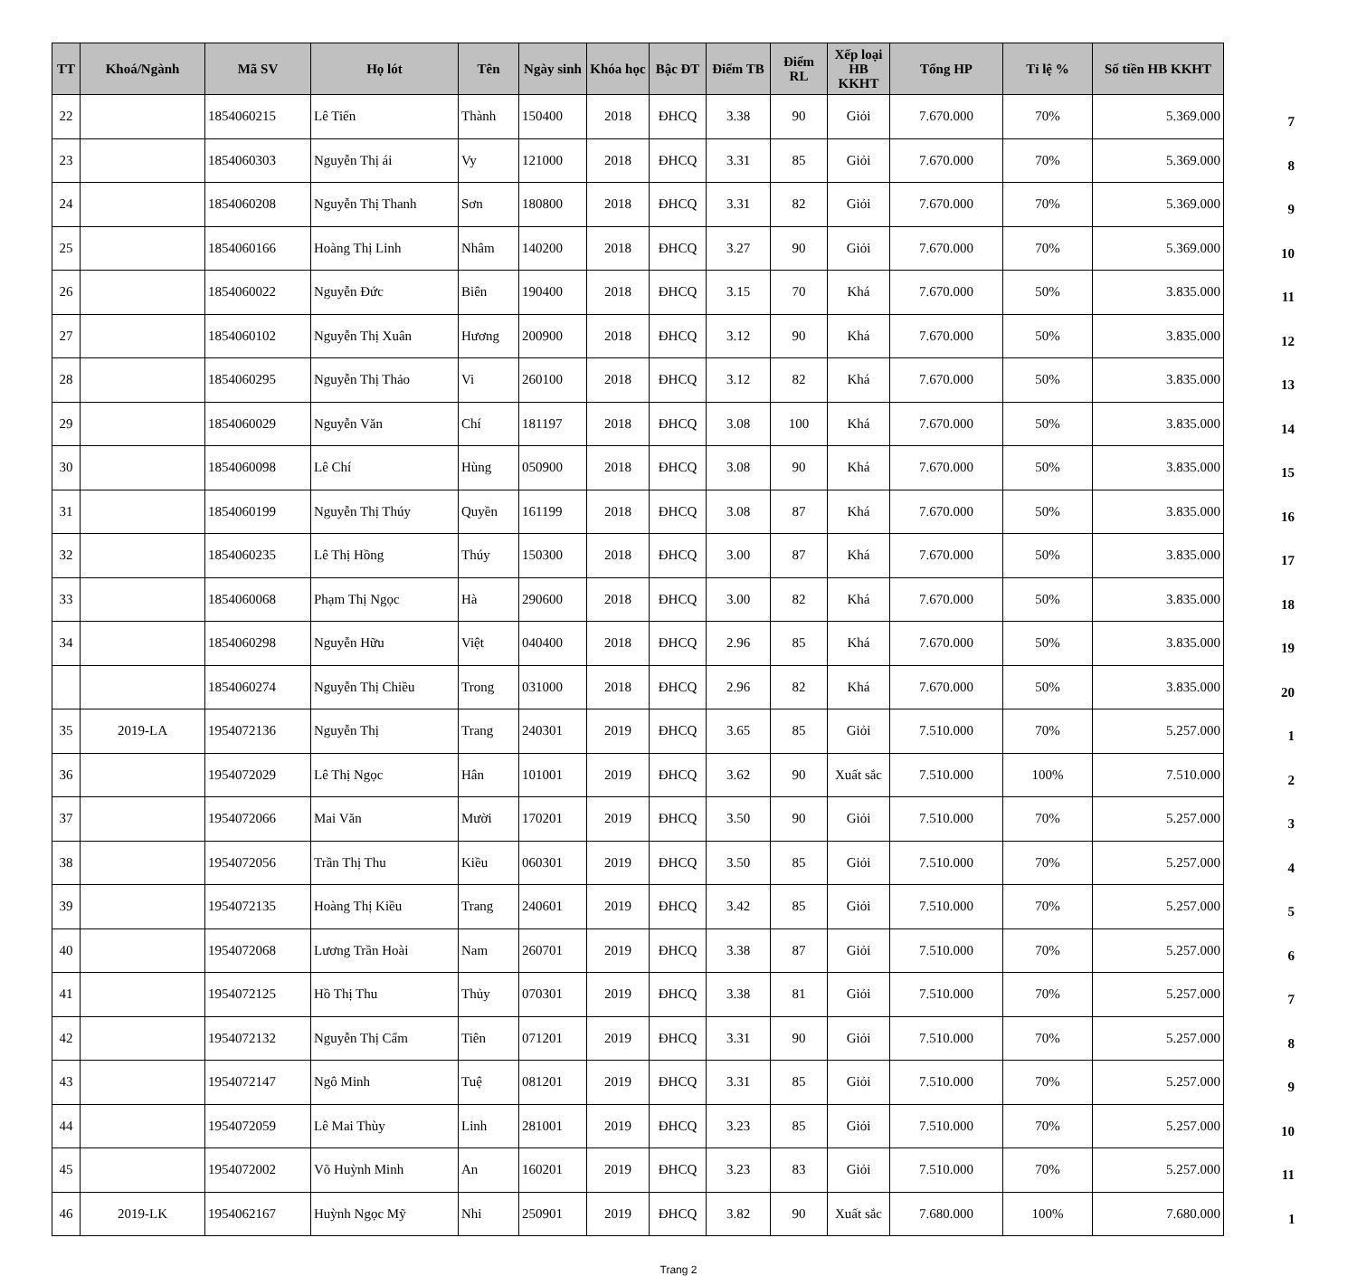| TT | Khoá/Ngành | Mã SV | Họ lót | Tên | Ngày sinh | Khóa học | Bậc ĐT | Điểm TB | Điểm RL | Xếp loại HB KKHT | Tổng HP | Tỉ lệ % | Số tiền HB KKHT | |
| --- | --- | --- | --- | --- | --- | --- | --- | --- | --- | --- | --- | --- | --- | --- |
| 22 | | 1854060215 | Lê Tiến | Thành | 150400 | 2018 | ĐHCQ | 3.38 | 90 | Giỏi | 7.670.000 | 70% | 5.369.000 | 7 |
| 23 | | 1854060303 | Nguyễn Thị ái | Vy | 121000 | 2018 | ĐHCQ | 3.31 | 85 | Giỏi | 7.670.000 | 70% | 5.369.000 | 8 |
| 24 | | 1854060208 | Nguyễn Thị Thanh | Sơn | 180800 | 2018 | ĐHCQ | 3.31 | 82 | Giỏi | 7.670.000 | 70% | 5.369.000 | 9 |
| 25 | | 1854060166 | Hoàng Thị Linh | Nhâm | 140200 | 2018 | ĐHCQ | 3.27 | 90 | Giỏi | 7.670.000 | 70% | 5.369.000 | 10 |
| 26 | | 1854060022 | Nguyễn Đức | Biên | 190400 | 2018 | ĐHCQ | 3.15 | 70 | Khá | 7.670.000 | 50% | 3.835.000 | 11 |
| 27 | | 1854060102 | Nguyễn Thị Xuân | Hương | 200900 | 2018 | ĐHCQ | 3.12 | 90 | Khá | 7.670.000 | 50% | 3.835.000 | 12 |
| 28 | | 1854060295 | Nguyễn Thị Thảo | Vi | 260100 | 2018 | ĐHCQ | 3.12 | 82 | Khá | 7.670.000 | 50% | 3.835.000 | 13 |
| 29 | | 1854060029 | Nguyễn Văn | Chí | 181197 | 2018 | ĐHCQ | 3.08 | 100 | Khá | 7.670.000 | 50% | 3.835.000 | 14 |
| 30 | | 1854060098 | Lê Chí | Hùng | 050900 | 2018 | ĐHCQ | 3.08 | 90 | Khá | 7.670.000 | 50% | 3.835.000 | 15 |
| 31 | | 1854060199 | Nguyễn Thị Thúy | Quyền | 161199 | 2018 | ĐHCQ | 3.08 | 87 | Khá | 7.670.000 | 50% | 3.835.000 | 16 |
| 32 | | 1854060235 | Lê Thị Hồng | Thúy | 150300 | 2018 | ĐHCQ | 3.00 | 87 | Khá | 7.670.000 | 50% | 3.835.000 | 17 |
| 33 | | 1854060068 | Phạm Thị Ngọc | Hà | 290600 | 2018 | ĐHCQ | 3.00 | 82 | Khá | 7.670.000 | 50% | 3.835.000 | 18 |
| 34 | | 1854060298 | Nguyễn Hữu | Việt | 040400 | 2018 | ĐHCQ | 2.96 | 85 | Khá | 7.670.000 | 50% | 3.835.000 | 19 |
| | | 1854060274 | Nguyễn Thị Chiều | Trong | 031000 | 2018 | ĐHCQ | 2.96 | 82 | Khá | 7.670.000 | 50% | 3.835.000 | 20 |
| 35 | 2019-LA | 1954072136 | Nguyễn Thị | Trang | 240301 | 2019 | ĐHCQ | 3.65 | 85 | Giỏi | 7.510.000 | 70% | 5.257.000 | 1 |
| 36 | | 1954072029 | Lê Thị Ngọc | Hân | 101001 | 2019 | ĐHCQ | 3.62 | 90 | Xuất sắc | 7.510.000 | 100% | 7.510.000 | 2 |
| 37 | | 1954072066 | Mai Văn | Mười | 170201 | 2019 | ĐHCQ | 3.50 | 90 | Giỏi | 7.510.000 | 70% | 5.257.000 | 3 |
| 38 | | 1954072056 | Trần Thị Thu | Kiều | 060301 | 2019 | ĐHCQ | 3.50 | 85 | Giỏi | 7.510.000 | 70% | 5.257.000 | 4 |
| 39 | | 1954072135 | Hoàng Thị Kiều | Trang | 240601 | 2019 | ĐHCQ | 3.42 | 85 | Giỏi | 7.510.000 | 70% | 5.257.000 | 5 |
| 40 | | 1954072068 | Lương Trần Hoài | Nam | 260701 | 2019 | ĐHCQ | 3.38 | 87 | Giỏi | 7.510.000 | 70% | 5.257.000 | 6 |
| 41 | | 1954072125 | Hồ Thị Thu | Thủy | 070301 | 2019 | ĐHCQ | 3.38 | 81 | Giỏi | 7.510.000 | 70% | 5.257.000 | 7 |
| 42 | | 1954072132 | Nguyễn Thị Cẩm | Tiên | 071201 | 2019 | ĐHCQ | 3.31 | 90 | Giỏi | 7.510.000 | 70% | 5.257.000 | 8 |
| 43 | | 1954072147 | Ngô Minh | Tuệ | 081201 | 2019 | ĐHCQ | 3.31 | 85 | Giỏi | 7.510.000 | 70% | 5.257.000 | 9 |
| 44 | | 1954072059 | Lê Mai Thùy | Linh | 281001 | 2019 | ĐHCQ | 3.23 | 85 | Giỏi | 7.510.000 | 70% | 5.257.000 | 10 |
| 45 | | 1954072002 | Võ Huỳnh Minh | An | 160201 | 2019 | ĐHCQ | 3.23 | 83 | Giỏi | 7.510.000 | 70% | 5.257.000 | 11 |
| 46 | 2019-LK | 1954062167 | Huỳnh Ngọc Mỹ | Nhi | 250901 | 2019 | ĐHCQ | 3.82 | 90 | Xuất sắc | 7.680.000 | 100% | 7.680.000 | 1 |
Trang 2